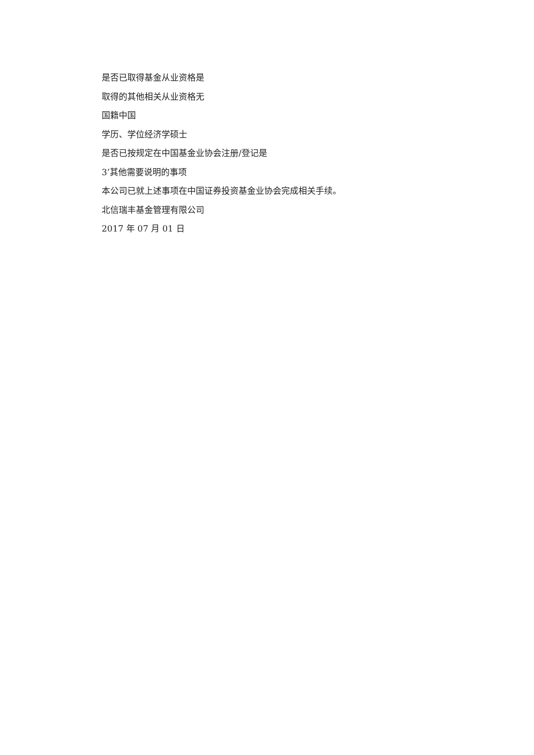是否已取得基金从业资格是
取得的其他相关从业资格无
国籍中国
学历、学位经济学硕士
是否已按规定在中国基金业协会注册/登记是
3’其他需要说明的事项
本公司已就上述事项在中国证券投资基金业协会完成相关手续。
北信瑞丰基金管理有限公司
2017 年 07 月 01 日